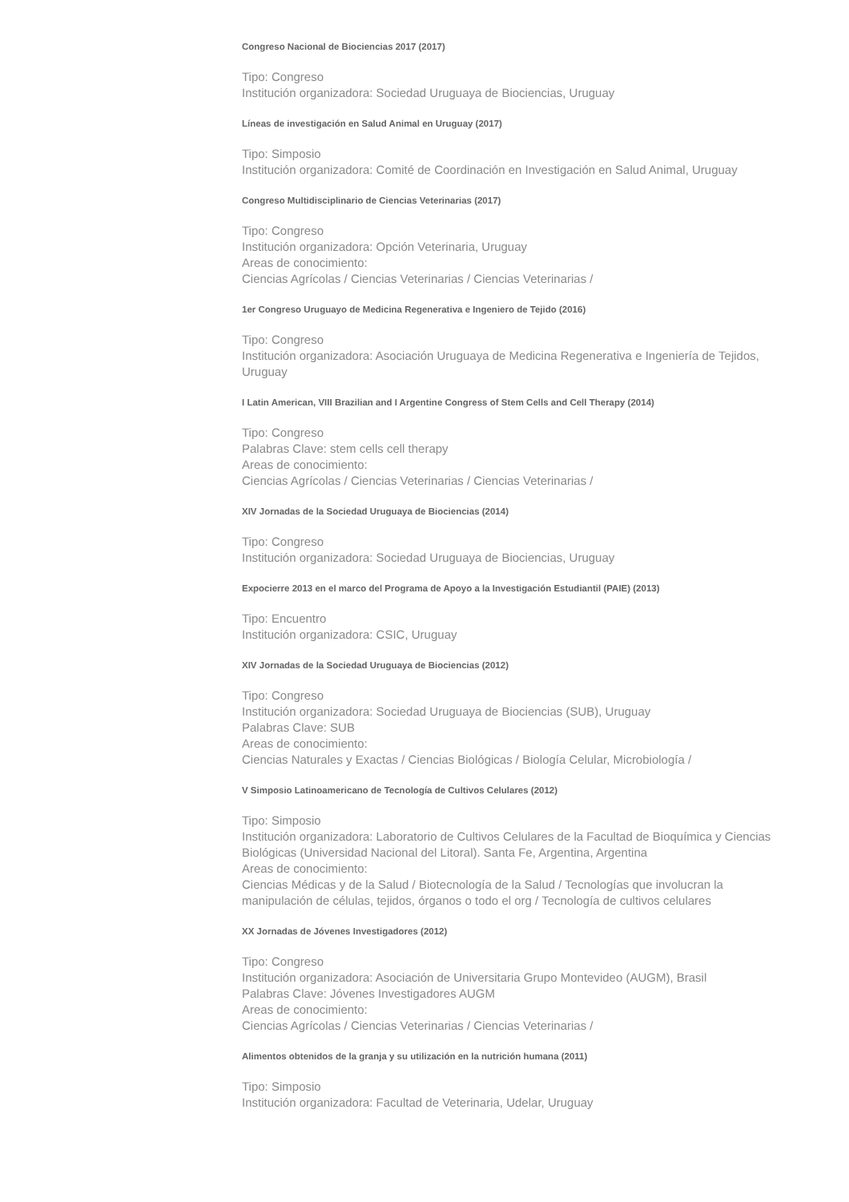Congreso Nacional de Biociencias 2017 (2017)
Tipo: Congreso
Institución organizadora: Sociedad Uruguaya de Biociencias, Uruguay
Líneas de investigación en Salud Animal en Uruguay (2017)
Tipo: Simposio
Institución organizadora: Comité de Coordinación en Investigación en Salud Animal, Uruguay
Congreso Multidisciplinario de Ciencias Veterinarias (2017)
Tipo: Congreso
Institución organizadora: Opción Veterinaria, Uruguay
Areas de conocimiento:
Ciencias Agrícolas / Ciencias Veterinarias / Ciencias Veterinarias /
1er Congreso Uruguayo de Medicina Regenerativa e Ingeniero de Tejido (2016)
Tipo: Congreso
Institución organizadora: Asociación Uruguaya de Medicina Regenerativa e Ingeniería de Tejidos, Uruguay
I Latin American, VIII Brazilian and I Argentine Congress of Stem Cells and Cell Therapy (2014)
Tipo: Congreso
Palabras Clave: stem cells cell therapy
Areas de conocimiento:
Ciencias Agrícolas / Ciencias Veterinarias / Ciencias Veterinarias /
XIV Jornadas de la Sociedad Uruguaya de Biociencias (2014)
Tipo: Congreso
Institución organizadora: Sociedad Uruguaya de Biociencias, Uruguay
Expocierre 2013 en el marco del Programa de Apoyo a la Investigación Estudiantil (PAIE) (2013)
Tipo: Encuentro
Institución organizadora: CSIC, Uruguay
XIV Jornadas de la Sociedad Uruguaya de Biociencias (2012)
Tipo: Congreso
Institución organizadora: Sociedad Uruguaya de Biociencias (SUB), Uruguay
Palabras Clave: SUB
Areas de conocimiento:
Ciencias Naturales y Exactas / Ciencias Biológicas / Biología Celular, Microbiología /
V Simposio Latinoamericano de Tecnología de Cultivos Celulares (2012)
Tipo: Simposio
Institución organizadora: Laboratorio de Cultivos Celulares de la Facultad de Bioquímica y Ciencias Biológicas (Universidad Nacional del Litoral). Santa Fe, Argentina, Argentina
Areas de conocimiento:
Ciencias Médicas y de la Salud / Biotecnología de la Salud / Tecnologías que involucran la manipulación de células, tejidos, órganos o todo el org / Tecnología de cultivos celulares
XX Jornadas de Jóvenes Investigadores (2012)
Tipo: Congreso
Institución organizadora: Asociación de Universitaria Grupo Montevideo (AUGM), Brasil
Palabras Clave: Jóvenes Investigadores AUGM
Areas de conocimiento:
Ciencias Agrícolas / Ciencias Veterinarias / Ciencias Veterinarias /
Alimentos obtenidos de la granja y su utilización en la nutrición humana (2011)
Tipo: Simposio
Institución organizadora: Facultad de Veterinaria, Udelar, Uruguay